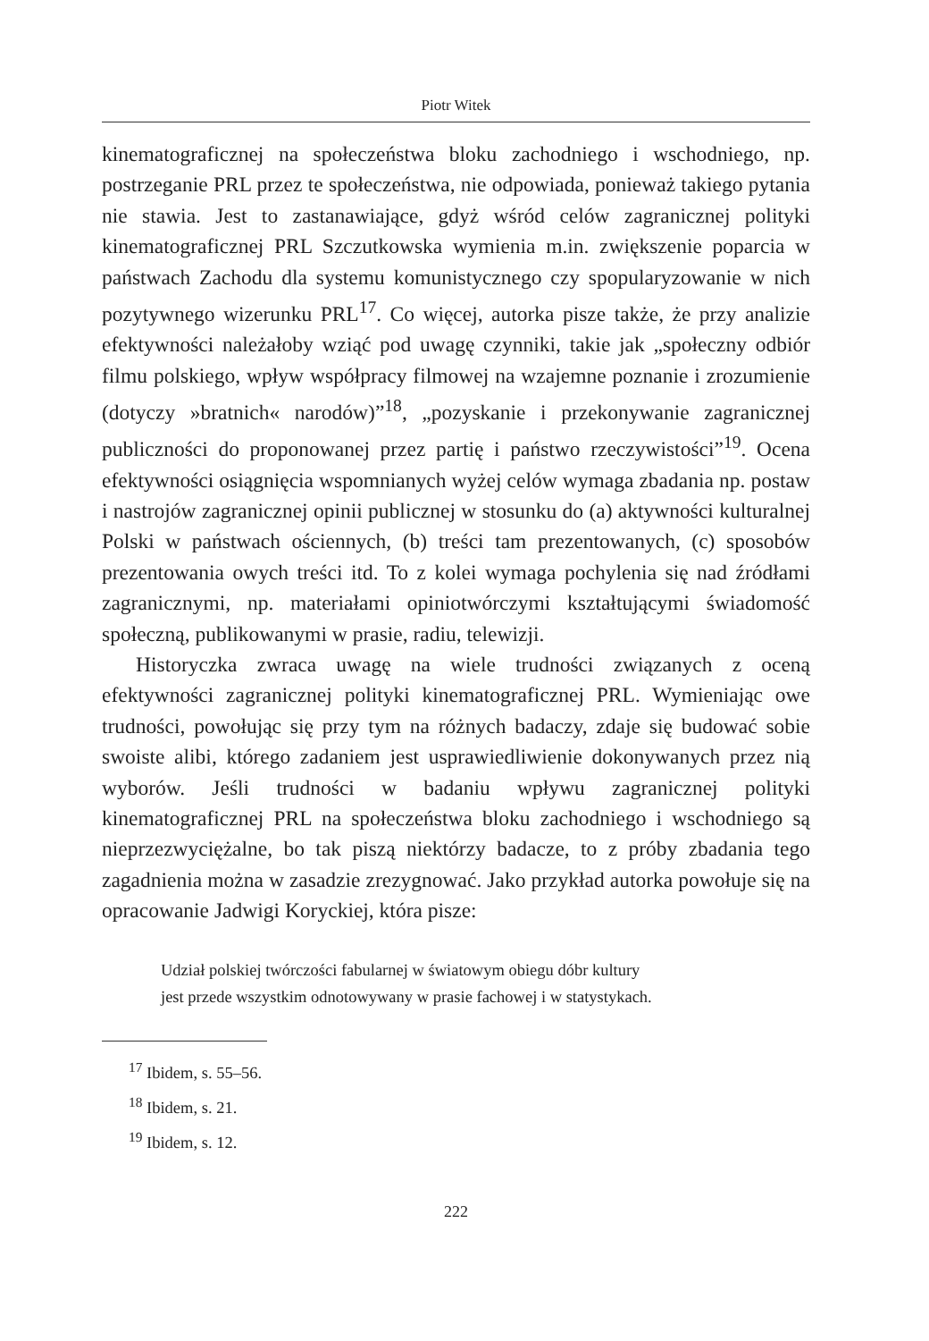Piotr Witek
kinematograficznej na społeczeństwa bloku zachodniego i wschodniego, np. postrzeganie PRL przez te społeczeństwa, nie odpowiada, ponieważ takiego pytania nie stawia. Jest to zastanawiające, gdyż wśród celów zagranicznej polityki kinematograficznej PRL Szczutkowska wymienia m.in. zwiększenie poparcia w państwach Zachodu dla systemu komunistycznego czy spopularyzowanie w nich pozytywnego wizerunku PRL<sup>17</sup>. Co więcej, autorka pisze także, że przy analizie efektywności należałoby wziąć pod uwagę czynniki, takie jak „społeczny odbiór filmu polskiego, wpływ współpracy filmowej na wzajemne poznanie i zrozumienie (dotyczy »bratnich« narodów)”<sup>18</sup>, „pozyskanie i przekonywanie zagranicznej publiczności do proponowanej przez partię i państwo rzeczywistości”<sup>19</sup>. Ocena efektywności osiągnięcia wspomnianych wyżej celów wymaga zbadania np. postaw i nastrojów zagranicznej opinii publicznej w stosunku do (a) aktywności kulturalnej Polski w państwach ościennych, (b) treści tam prezentowanych, (c) sposobów prezentowania owych treści itd. To z kolei wymaga pochylenia się nad źródłami zagranicznymi, np. materiałami opiniotwórczymi kształtującymi świadomość społeczną, publikowanymi w prasie, radiu, telewizji.
Historyczka zwraca uwagę na wiele trudności związanych z oceną efektywności zagranicznej polityki kinematograficznej PRL. Wymieniając owe trudności, powołując się przy tym na różnych badaczy, zdaje się budować sobie swoiste alibi, którego zadaniem jest usprawiedliwienie dokonywanych przez nią wyborów. Jeśli trudności w badaniu wpływu zagranicznej polityki kinematograficznej PRL na społeczeństwa bloku zachodniego i wschodniego są nieprzezwyciężalne, bo tak piszą niektórzy badacze, to z próby zbadania tego zagadnienia można w zasadzie zrezygnować. Jako przykład autorka powołuje się na opracowanie Jadwigi Koryckiej, która pisze:
Udział polskiej twórczości fabularnej w światowym obiegu dóbr kultury
jest przede wszystkim odnotowywany w prasie fachowej i w statystykach.
<sup>17</sup> Ibidem, s. 55–56.
<sup>18</sup> Ibidem, s. 21.
<sup>19</sup> Ibidem, s. 12.
222